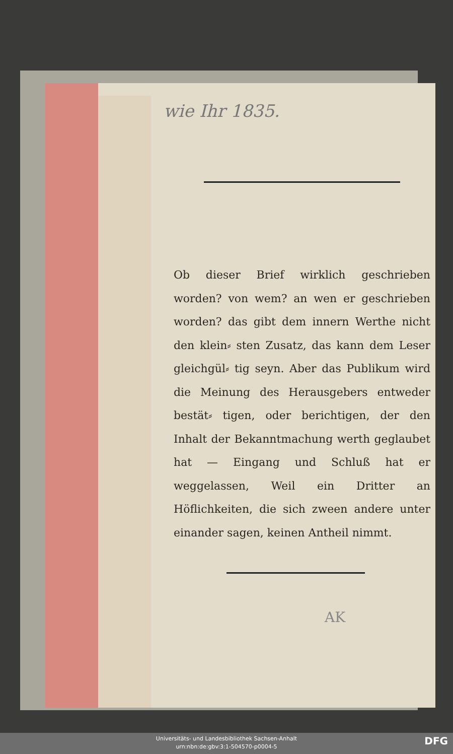wie Ihr 1835.
Ob dieser Brief wirklich geschrieben worden? von wem? an wen er geschrieben worden? das gibt dem innern Werthe nicht den klein⸗ sten Zusatz, das kann dem Leser gleichgül⸗ tig seyn. Aber das Publikum wird die Meinung des Herausgebers entweder bestät⸗ tigen, oder berichtigen, der den Inhalt der Bekanntmachung werth geglaubet hat — Eingang und Schluß hat er weggelassen, Weil ein Dritter an Höflichkeiten, die sich zween andere unter einander sagen, keinen Antheil nimmt.
AK
Universitäts- und Landesbibliothek Sachsen-Anhalt
urn:nbn:de:gbv:3:1-504570-p0004-5
DFG